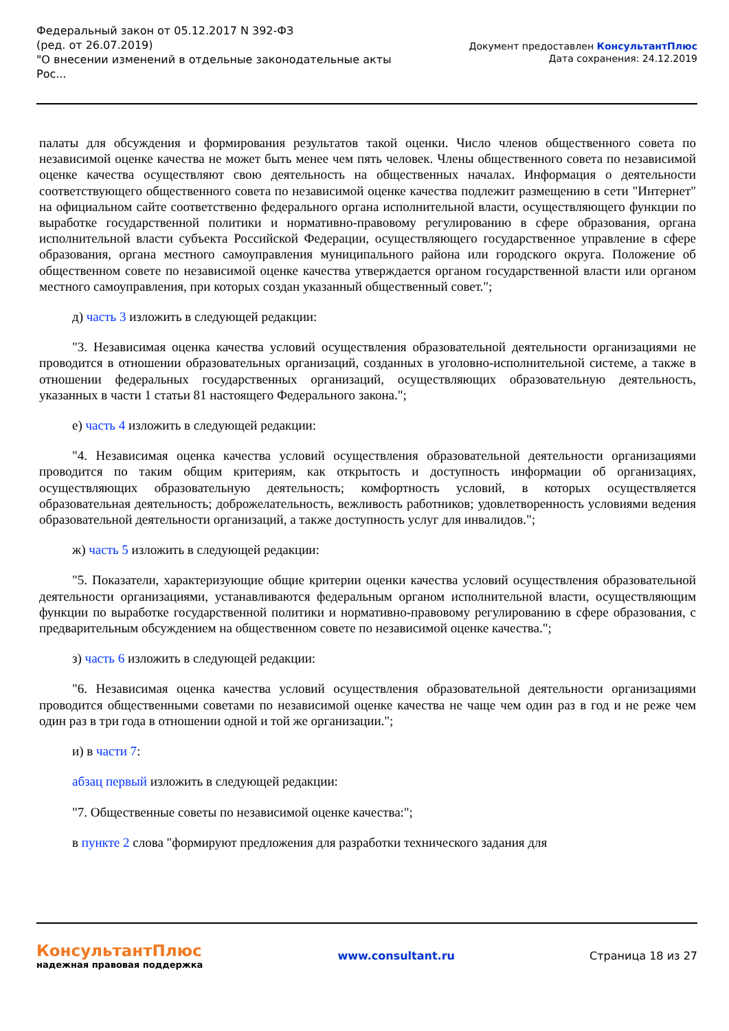Федеральный закон от 05.12.2017 N 392-ФЗ
(ред. от 26.07.2019)
"О внесении изменений в отдельные законодательные акты
Рос...
Документ предоставлен КонсультантПлюс
Дата сохранения: 24.12.2019
палаты для обсуждения и формирования результатов такой оценки. Число членов общественного совета по независимой оценке качества не может быть менее чем пять человек. Члены общественного совета по независимой оценке качества осуществляют свою деятельность на общественных началах. Информация о деятельности соответствующего общественного совета по независимой оценке качества подлежит размещению в сети "Интернет" на официальном сайте соответственно федерального органа исполнительной власти, осуществляющего функции по выработке государственной политики и нормативно-правовому регулированию в сфере образования, органа исполнительной власти субъекта Российской Федерации, осуществляющего государственное управление в сфере образования, органа местного самоуправления муниципального района или городского округа. Положение об общественном совете по независимой оценке качества утверждается органом государственной власти или органом местного самоуправления, при которых создан указанный общественный совет.";
д) часть 3 изложить в следующей редакции:
"3. Независимая оценка качества условий осуществления образовательной деятельности организациями не проводится в отношении образовательных организаций, созданных в уголовно-исполнительной системе, а также в отношении федеральных государственных организаций, осуществляющих образовательную деятельность, указанных в части 1 статьи 81 настоящего Федерального закона.";
е) часть 4 изложить в следующей редакции:
"4. Независимая оценка качества условий осуществления образовательной деятельности организациями проводится по таким общим критериям, как открытость и доступность информации об организациях, осуществляющих образовательную деятельность; комфортность условий, в которых осуществляется образовательная деятельность; доброжелательность, вежливость работников; удовлетворенность условиями ведения образовательной деятельности организаций, а также доступность услуг для инвалидов.";
ж) часть 5 изложить в следующей редакции:
"5. Показатели, характеризующие общие критерии оценки качества условий осуществления образовательной деятельности организациями, устанавливаются федеральным органом исполнительной власти, осуществляющим функции по выработке государственной политики и нормативно-правовому регулированию в сфере образования, с предварительным обсуждением на общественном совете по независимой оценке качества.";
з) часть 6 изложить в следующей редакции:
"6. Независимая оценка качества условий осуществления образовательной деятельности организациями проводится общественными советами по независимой оценке качества не чаще чем один раз в год и не реже чем один раз в три года в отношении одной и той же организации.";
и) в части 7:
абзац первый изложить в следующей редакции:
"7. Общественные советы по независимой оценке качества:";
в пункте 2 слова "формируют предложения для разработки технического задания для
КонсультантПлюс
надежная правовая поддержка
www.consultant.ru Страница 18 из 27